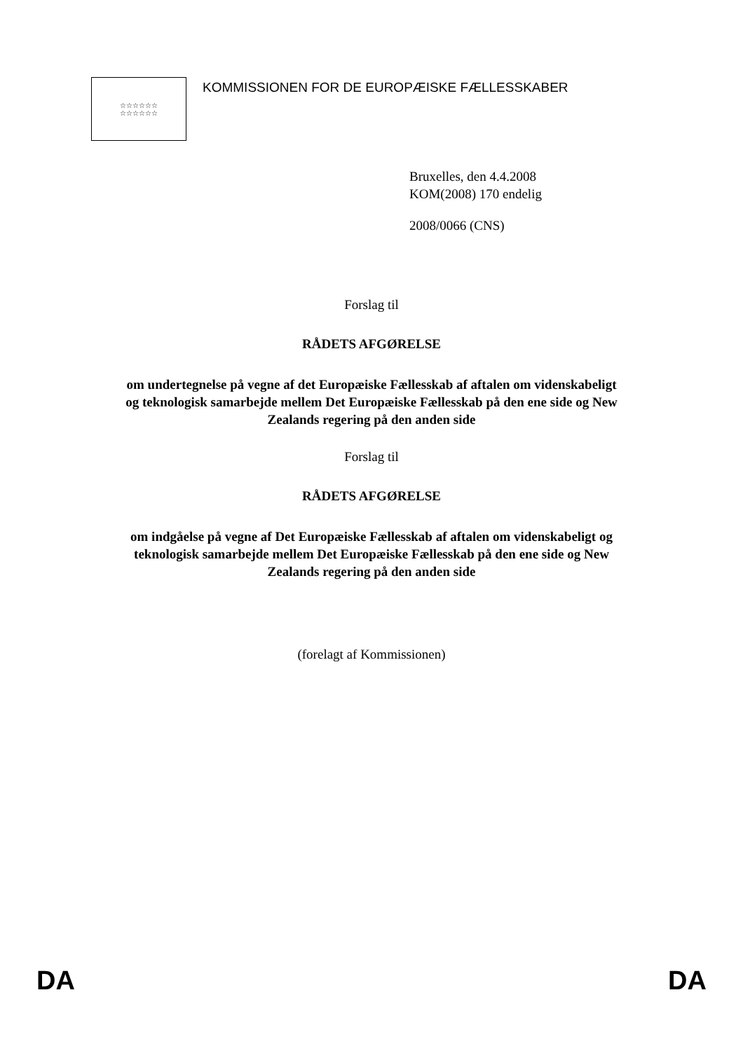☆☆☆☆☆☆
☆☆☆☆☆☆
KOMMISSIONEN FOR DE EUROPÆISKE FÆLLESSKABER
Bruxelles, den 4.4.2008
KOM(2008) 170 endelig
2008/0066 (CNS)
Forslag til
RÅDETS AFGØRELSE
om undertegnelse på vegne af det Europæiske Fællesskab af aftalen om videnskabeligt
og teknologisk samarbejde mellem Det Europæiske Fællesskab på den ene side og New
Zealands regering på den anden side
Forslag til
RÅDETS AFGØRELSE
om indgåelse på vegne af Det Europæiske Fællesskab af aftalen om videnskabeligt og
teknologisk samarbejde mellem Det Europæiske Fællesskab på den ene side og New
Zealands regering på den anden side
(forelagt af Kommissionen)
DA DA